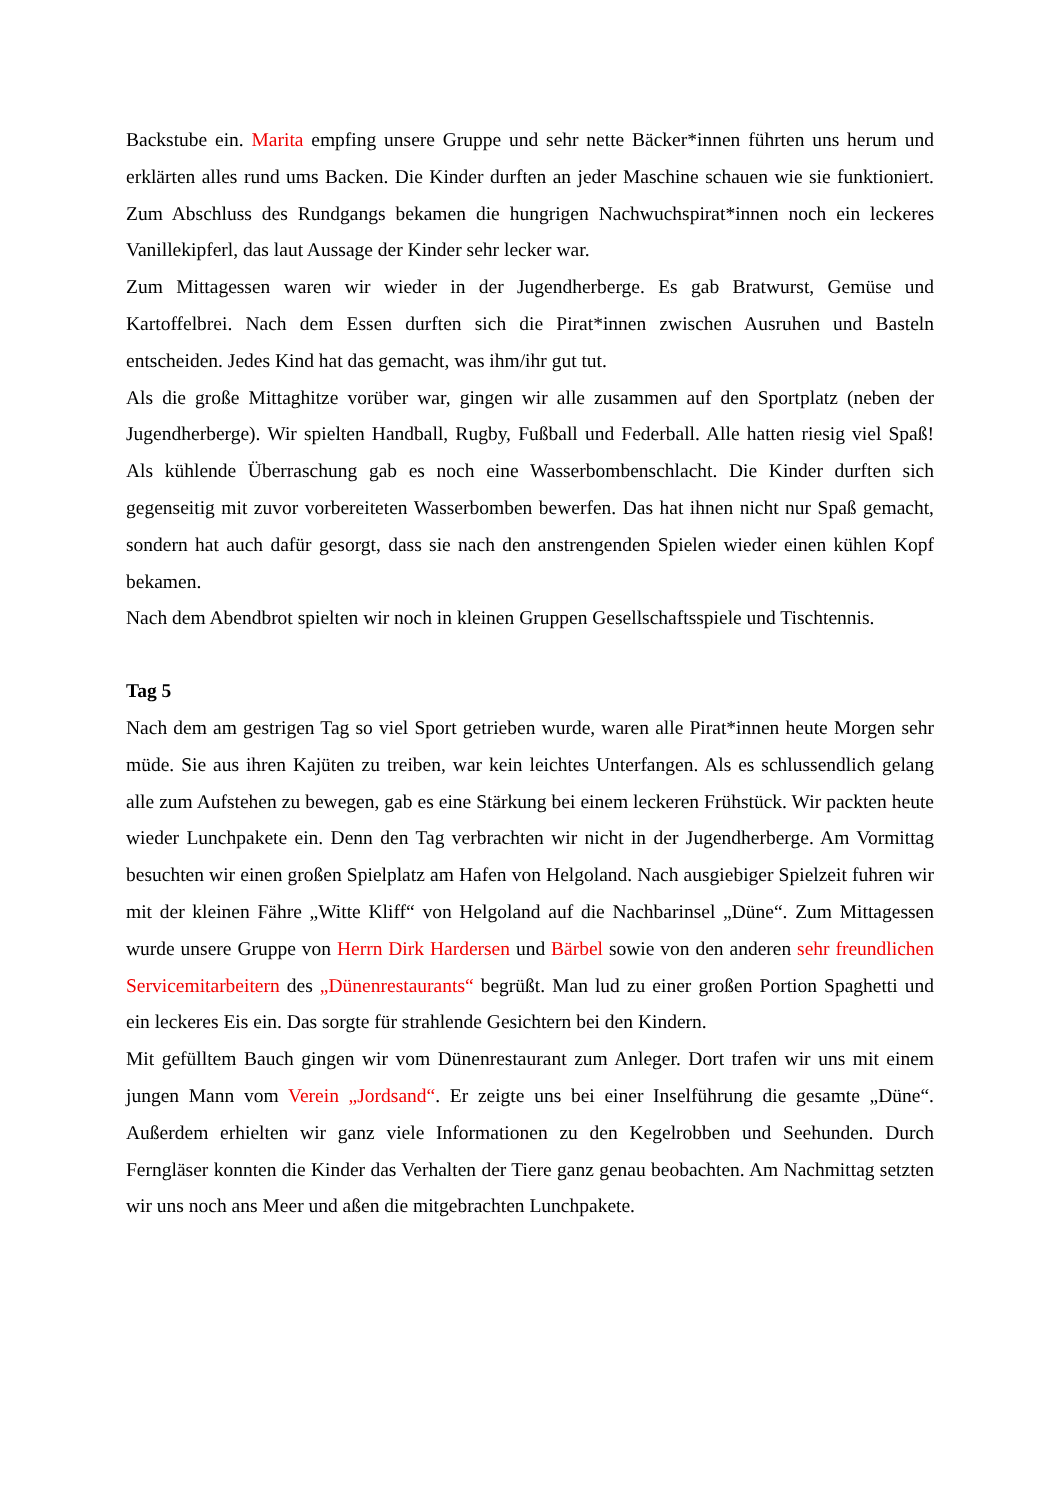Backstube ein. Marita empfing unsere Gruppe und sehr nette Bäcker*innen führten uns herum und erklärten alles rund ums Backen. Die Kinder durften an jeder Maschine schauen wie sie funktioniert. Zum Abschluss des Rundgangs bekamen die hungrigen Nachwuchspirat*innen noch ein leckeres Vanillekipferl, das laut Aussage der Kinder sehr lecker war.
Zum Mittagessen waren wir wieder in der Jugendherberge. Es gab Bratwurst, Gemüse und Kartoffelbrei. Nach dem Essen durften sich die Pirat*innen zwischen Ausruhen und Basteln entscheiden. Jedes Kind hat das gemacht, was ihm/ihr gut tut.
Als die große Mittaghitze vorüber war, gingen wir alle zusammen auf den Sportplatz (neben der Jugendherberge). Wir spielten Handball, Rugby, Fußball und Federball. Alle hatten riesig viel Spaß! Als kühlende Überraschung gab es noch eine Wasserbombenschlacht. Die Kinder durften sich gegenseitig mit zuvor vorbereiteten Wasserbomben bewerfen. Das hat ihnen nicht nur Spaß gemacht, sondern hat auch dafür gesorgt, dass sie nach den anstrengenden Spielen wieder einen kühlen Kopf bekamen.
Nach dem Abendbrot spielten wir noch in kleinen Gruppen Gesellschaftsspiele und Tischtennis.
Tag 5
Nach dem am gestrigen Tag so viel Sport getrieben wurde, waren alle Pirat*innen heute Morgen sehr müde. Sie aus ihren Kajüten zu treiben, war kein leichtes Unterfangen. Als es schlussendlich gelang alle zum Aufstehen zu bewegen, gab es eine Stärkung bei einem leckeren Frühstück. Wir packten heute wieder Lunchpakete ein. Denn den Tag verbrachten wir nicht in der Jugendherberge. Am Vormittag besuchten wir einen großen Spielplatz am Hafen von Helgoland. Nach ausgiebiger Spielzeit fuhren wir mit der kleinen Fähre „Witte Kliff“ von Helgoland auf die Nachbarinsel „Düne“. Zum Mittagessen wurde unsere Gruppe von Herrn Dirk Hardersen und Bärbel sowie von den anderen sehr freundlichen Servicemitarbeitern des „Dünenrestaurants“ begrüßt. Man lud zu einer großen Portion Spaghetti und ein leckeres Eis ein. Das sorgte für strahlende Gesichtern bei den Kindern.
Mit gefülltem Bauch gingen wir vom Dünenrestaurant zum Anleger. Dort trafen wir uns mit einem jungen Mann vom Verein „Jordsand“. Er zeigte uns bei einer Inselführung die gesamte „Düne“. Außerdem erhielten wir ganz viele Informationen zu den Kegelrobben und Seehunden. Durch Ferngläser konnten die Kinder das Verhalten der Tiere ganz genau beobachten. Am Nachmittag setzten wir uns noch ans Meer und aßen die mitgebrachten Lunchpakete.